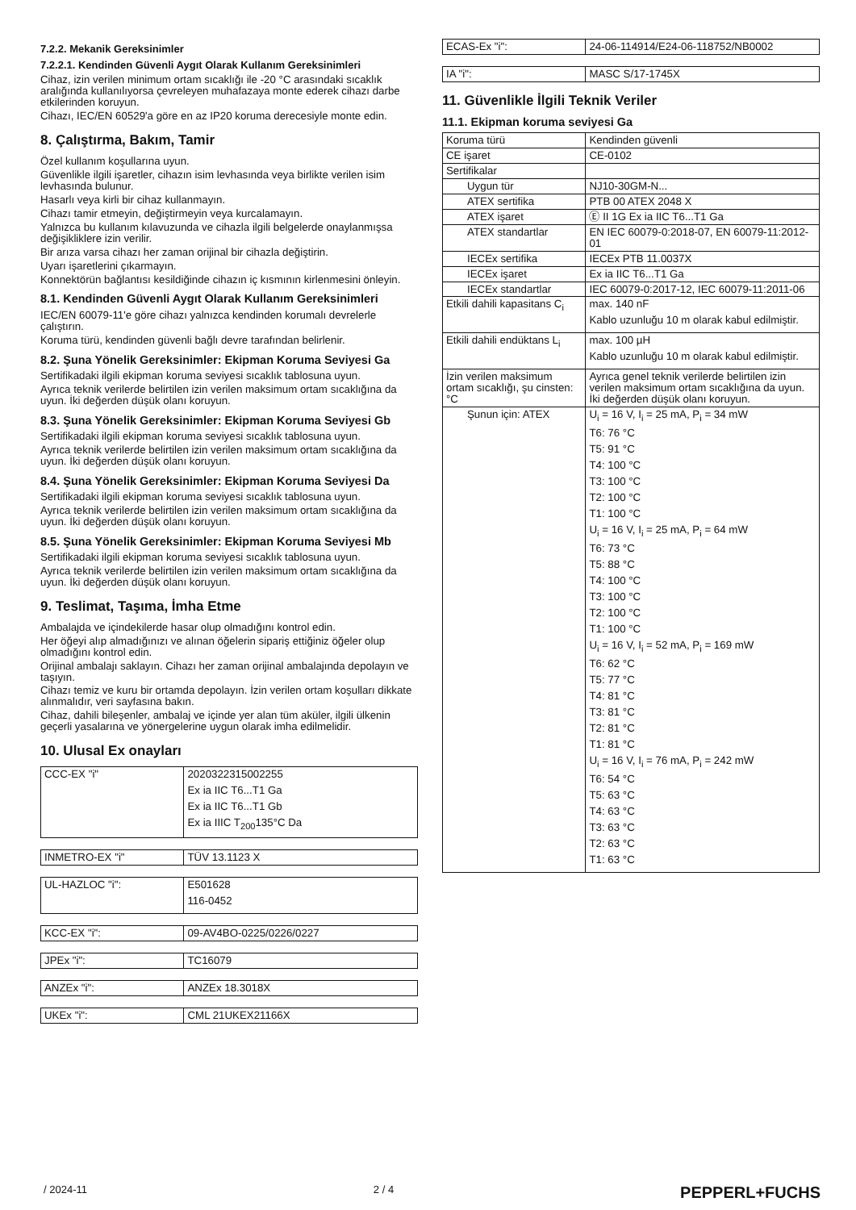7.2.2. Mekanik Gereksinimler
7.2.2.1. Kendinden Güvenli Aygıt Olarak Kullanım Gereksinimleri
Cihaz, izin verilen minimum ortam sıcaklığı ile -20 °C arasındaki sıcaklık aralığında kullanılıyorsa çevreleyen muhafazaya monte ederek cihazı darbe etkilerinden koruyun.
Cihazı, IEC/EN 60529'a göre en az IP20 koruma derecesiyle monte edin.
8. Çalıştırma, Bakım, Tamir
Özel kullanım koşullarına uyun.
Güvenlikle ilgili işaretler, cihazın isim levhasında veya birlikte verilen isim levhasında bulunur.
Hasarlı veya kirli bir cihaz kullanmayın.
Cihazı tamir etmeyin, değiştirmeyin veya kurcalamayın.
Yalnızca bu kullanım kılavuzunda ve cihazla ilgili belgelerde onaylanmışsa değişikliklere izin verilir.
Bir arıza varsa cihazı her zaman orijinal bir cihazla değiştirin.
Uyarı işaretlerini çıkarmayın.
Konnektörün bağlantısı kesildiğinde cihazın iç kısmının kirlenmesini önleyin.
8.1. Kendinden Güvenli Aygıt Olarak Kullanım Gereksinimleri
IEC/EN 60079-11'e göre cihazı yalnızca kendinden korumalı devrelerle çalıştırın.
Koruma türü, kendinden güvenli bağlı devre tarafından belirlenir.
8.2. Şuna Yönelik Gereksinimler: Ekipman Koruma Seviyesi Ga
Sertifikadaki ilgili ekipman koruma seviyesi sıcaklık tablosuna uyun.
Ayrıca teknik verilerde belirtilen izin verilen maksimum ortam sıcaklığına da uyun. İki değerden düşük olanı koruyun.
8.3. Şuna Yönelik Gereksinimler: Ekipman Koruma Seviyesi Gb
Sertifikadaki ilgili ekipman koruma seviyesi sıcaklık tablosuna uyun.
Ayrıca teknik verilerde belirtilen izin verilen maksimum ortam sıcaklığına da uyun. İki değerden düşük olanı koruyun.
8.4. Şuna Yönelik Gereksinimler: Ekipman Koruma Seviyesi Da
Sertifikadaki ilgili ekipman koruma seviyesi sıcaklık tablosuna uyun.
Ayrıca teknik verilerde belirtilen izin verilen maksimum ortam sıcaklığına da uyun. İki değerden düşük olanı koruyun.
8.5. Şuna Yönelik Gereksinimler: Ekipman Koruma Seviyesi Mb
Sertifikadaki ilgili ekipman koruma seviyesi sıcaklık tablosuna uyun.
Ayrıca teknik verilerde belirtilen izin verilen maksimum ortam sıcaklığına da uyun. İki değerden düşük olanı koruyun.
9. Teslimat, Taşıma, İmha Etme
Ambalajda ve içindekilerde hasar olup olmadığını kontrol edin.
Her öğeyi alıp almadığınızı ve alınan öğelerin sipariş ettiğiniz öğeler olup olmadığını kontrol edin.
Orijinal ambalajı saklayın. Cihazı her zaman orijinal ambalajında depolayın ve taşıyın.
Cihazı temiz ve kuru bir ortamda depolayın. İzin verilen ortam koşulları dikkate alınmalıdır, veri sayfasına bakın.
Cihaz, dahili bileşenler, ambalaj ve içinde yer alan tüm aküler, ilgili ülkenin geçerli yasalarına ve yönergelerine uygun olarak imha edilmelidir.
10. Ulusal Ex onayları
| CCC-EX "i" | 2020322315002255 Ex ia IIC T6...T1 Ga Ex ia IIC T6...T1 Gb Ex ia IIIC T<sub>200</sub>135°C Da |
| INMETRO-EX "i" | TÜV 13.1123 X |
| UL-HAZLOC "i": | E501628 116-0452 |
| KCC-EX "i": | 09-AV4BO-0225/0226/0227 |
| JPEx "i": | TC16079 |
| ANZEx "i": | ANZEx 18.3018X |
| UKEx "i": | CML 21UKEX21166X |
| ECAS-Ex "i": | 24-06-114914/E24-06-118752/NB0002 |
| IA "i": | MASC S/17-1745X |
11. Güvenlikle İlgili Teknik Veriler
11.1. Ekipman koruma seviyesi Ga
| Koruma türü | Kendinden güvenli |
| CE işaret | CE-0102 |
| Sertifikalar | |
| Uygun tür | NJ10-30GM-N... |
| ATEX sertifika | PTB 00 ATEX 2048 X |
| ATEX işaret | Ⓔ II 1G Ex ia IIC T6...T1 Ga |
| ATEX standartlar | EN IEC 60079-0:2018-07, EN 60079-11:2012-01 |
| IECEx sertifika | IECEx PTB 11.0037X |
| IECEx işaret | Ex ia IIC T6...T1 Ga |
| IECEx standartlar | IEC 60079-0:2017-12, IEC 60079-11:2011-06 |
| Etkili dahili kapasitans C<sub>i</sub> | max. 140 nF Kablo uzunluğu 10 m olarak kabul edilmiştir. |
| Etkili dahili endüktans L<sub>i</sub> | max. 100 µH Kablo uzunluğu 10 m olarak kabul edilmiştir. |
| İzin verilen maksimum ortam sıcaklığı, şu cinsten: °C | Ayrıca genel teknik verilerde belirtilen izin verilen maksimum ortam sıcaklığına da uyun. İki değerden düşük olanı koruyun. |
| Şunun için: ATEX | U<sub>i</sub> = 16 V, I<sub>i</sub> = 25 mA, P<sub>i</sub> = 34 mW T6: 76 °C T5: 91 °C T4: 100 °C T3: 100 °C T2: 100 °C T1: 100 °C U<sub>i</sub> = 16 V, I<sub>i</sub> = 25 mA, P<sub>i</sub> = 64 mW T6: 73 °C T5: 88 °C T4: 100 °C T3: 100 °C T2: 100 °C T1: 100 °C U<sub>i</sub> = 16 V, I<sub>i</sub> = 52 mA, P<sub>i</sub> = 169 mW T6: 62 °C T5: 77 °C T4: 81 °C T3: 81 °C T2: 81 °C T1: 81 °C U<sub>i</sub> = 16 V, I<sub>i</sub> = 76 mA, P<sub>i</sub> = 242 mW T6: 54 °C T5: 63 °C T4: 63 °C T3: 63 °C T2: 63 °C T1: 63 °C |
/ 2024-11 2 / 4 PEPPERL+FUCHS